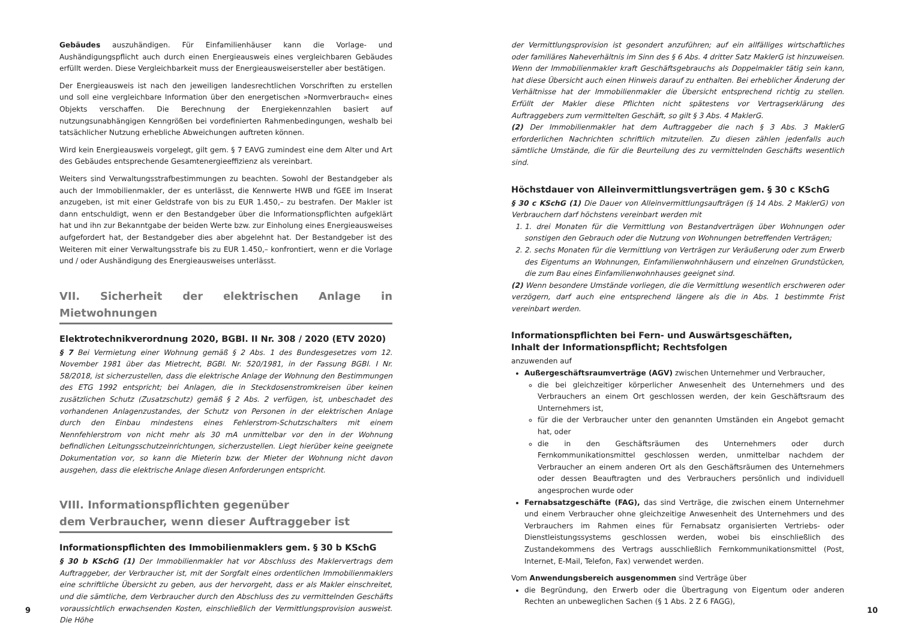Gebäudes auszuhändigen. Für Einfamilienhäuser kann die Vorlage- und Aushändigungspflicht auch durch einen Energieausweis eines vergleichbaren Gebäudes erfüllt werden. Diese Vergleichbarkeit muss der Energieausweisersteller aber bestätigen.
Der Energieausweis ist nach den jeweiligen landesrechtlichen Vorschriften zu erstellen und soll eine vergleichbare Information über den energetischen »Normverbrauch« eines Objekts verschaffen. Die Berechnung der Energiekennzahlen basiert auf nutzungsunabhängigen Kenngrößen bei vordefinierten Rahmenbedingungen, weshalb bei tatsächlicher Nutzung erhebliche Abweichungen auftreten können.
Wird kein Energieausweis vorgelegt, gilt gem. § 7 EAVG zumindest eine dem Alter und Art des Gebäudes entsprechende Gesamtenergieeffizienz als vereinbart.
Weiters sind Verwaltungsstrafbestimmungen zu beachten. Sowohl der Bestandgeber als auch der Immobilienmakler, der es unterlässt, die Kennwerte HWB und fGEE im Inserat anzugeben, ist mit einer Geldstrafe von bis zu EUR 1.450,– zu bestrafen. Der Makler ist dann entschuldigt, wenn er den Bestandgeber über die Informationspflichten aufgeklärt hat und ihn zur Bekanntgabe der beiden Werte bzw. zur Einholung eines Energieausweises aufgefordert hat, der Bestandgeber dies aber abgelehnt hat. Der Bestandgeber ist des Weiteren mit einer Verwaltungsstrafe bis zu EUR 1.450,– konfrontiert, wenn er die Vorlage und / oder Aushändigung des Energieausweises unterlässt.
VII. Sicherheit der elektrischen Anlage in Mietwohnungen
Elektrotechnikverordnung 2020, BGBl. II Nr. 308 / 2020 (ETV 2020)
§ 7 Bei Vermietung einer Wohnung gemäß § 2 Abs. 1 des Bundesgesetzes vom 12. November 1981 über das Mietrecht, BGBl. Nr. 520/1981, in der Fassung BGBl. I Nr. 58/2018, ist sicherzustellen, dass die elektrische Anlage der Wohnung den Bestimmungen des ETG 1992 entspricht; bei Anlagen, die in Steckdosenstromkreisen über keinen zusätzlichen Schutz (Zusatzschutz) gemäß § 2 Abs. 2 verfügen, ist, unbeschadet des vorhandenen Anlagenzustandes, der Schutz von Personen in der elektrischen Anlage durch den Einbau mindestens eines Fehlerstrom-Schutzschalters mit einem Nennfehlerstrom von nicht mehr als 30 mA unmittelbar vor den in der Wohnung befindlichen Leitungsschutzeinrichtungen, sicherzustellen. Liegt hierüber keine geeignete Dokumentation vor, so kann die Mieterin bzw. der Mieter der Wohnung nicht davon ausgehen, dass die elektrische Anlage diesen Anforderungen entspricht.
VIII. Informationspflichten gegenüber
dem Verbraucher, wenn dieser Auftraggeber ist
Informationspflichten des Immobilienmaklers gem. § 30 b KSchG
§ 30 b KSchG (1) Der Immobilienmakler hat vor Abschluss des Maklervertrags dem Auftraggeber, der Verbraucher ist, mit der Sorgfalt eines ordentlichen Immobilienmaklers eine schriftliche Übersicht zu geben, aus der hervorgeht, dass er als Makler einschreitet, und die sämtliche, dem Verbraucher durch den Abschluss des zu vermittelnden Geschäfts voraussichtlich erwachsenden Kosten, einschließlich der Vermittlungsprovision ausweist. Die Höhe
9
der Vermittlungsprovision ist gesondert anzuführen; auf ein allfälliges wirtschaftliches oder familiäres Naheverhältnis im Sinn des § 6 Abs. 4 dritter Satz MaklerG ist hinzuweisen. Wenn der Immobilienmakler kraft Geschäftsgebrauchs als Doppelmakler tätig sein kann, hat diese Übersicht auch einen Hinweis darauf zu enthalten. Bei erheblicher Änderung der Verhältnisse hat der Immobilienmakler die Übersicht entsprechend richtig zu stellen. Erfüllt der Makler diese Pflichten nicht spätestens vor Vertragserklärung des Auftraggebers zum vermittelten Geschäft, so gilt § 3 Abs. 4 MaklerG.
(2) Der Immobilienmakler hat dem Auftraggeber die nach § 3 Abs. 3 MaklerG erforderlichen Nachrichten schriftlich mitzuteilen. Zu diesen zählen jedenfalls auch sämtliche Umstände, die für die Beurteilung des zu vermittelnden Geschäfts wesentlich sind.
Höchstdauer von Alleinvermittlungsverträgen gem. § 30 c KSchG
§ 30 c KSchG (1) Die Dauer von Alleinvermittlungsaufträgen (§ 14 Abs. 2 MaklerG) von Verbrauchern darf höchstens vereinbart werden mit
1. 1. drei Monaten für die Vermittlung von Bestandverträgen über Wohnungen oder sonstigen den Gebrauch oder die Nutzung von Wohnungen betreffenden Verträgen;
2. 2. sechs Monaten für die Vermittlung von Verträgen zur Veräußerung oder zum Erwerb des Eigentums an Wohnungen, Einfamilienwohnhäusern und einzelnen Grundstücken, die zum Bau eines Einfamilienwohnhauses geeignet sind.
(2) Wenn besondere Umstände vorliegen, die die Vermittlung wesentlich erschweren oder verzögern, darf auch eine entsprechend längere als die in Abs. 1 bestimmte Frist vereinbart werden.
Informationspflichten bei Fern- und Auswärtsgeschäften,
Inhalt der Informationspflicht; Rechtsfolgen
anzuwenden auf
Außergeschäftsraumverträge (AGV) zwischen Unternehmer und Verbraucher,
die bei gleichzeitiger körperlicher Anwesenheit des Unternehmers und des Verbrauchers an einem Ort geschlossen werden, der kein Geschäftsraum des Unternehmers ist,
für die der Verbraucher unter den genannten Umständen ein Angebot gemacht hat, oder
die in den Geschäftsräumen des Unternehmers oder durch Fernkommunikationsmittel geschlossen werden, unmittelbar nachdem der Verbraucher an einem anderen Ort als den Geschäftsräumen des Unternehmers oder dessen Beauftragten und des Verbrauchers persönlich und individuell angesprochen wurde oder
Fernabsatzgeschäfte (FAG), das sind Verträge, die zwischen einem Unternehmer und einem Verbraucher ohne gleichzeitige Anwesenheit des Unternehmers und des Verbrauchers im Rahmen eines für Fernabsatz organisierten Vertriebs- oder Dienstleistungssystems geschlossen werden, wobei bis einschließlich des Zustandekommens des Vertrags ausschließlich Fernkommunikationsmittel (Post, Internet, E-Mail, Telefon, Fax) verwendet werden.
Vom Anwendungsbereich ausgenommen sind Verträge über
die Begründung, den Erwerb oder die Übertragung von Eigentum oder anderen Rechten an unbeweglichen Sachen (§ 1 Abs. 2 Z 6 FAGG),
10